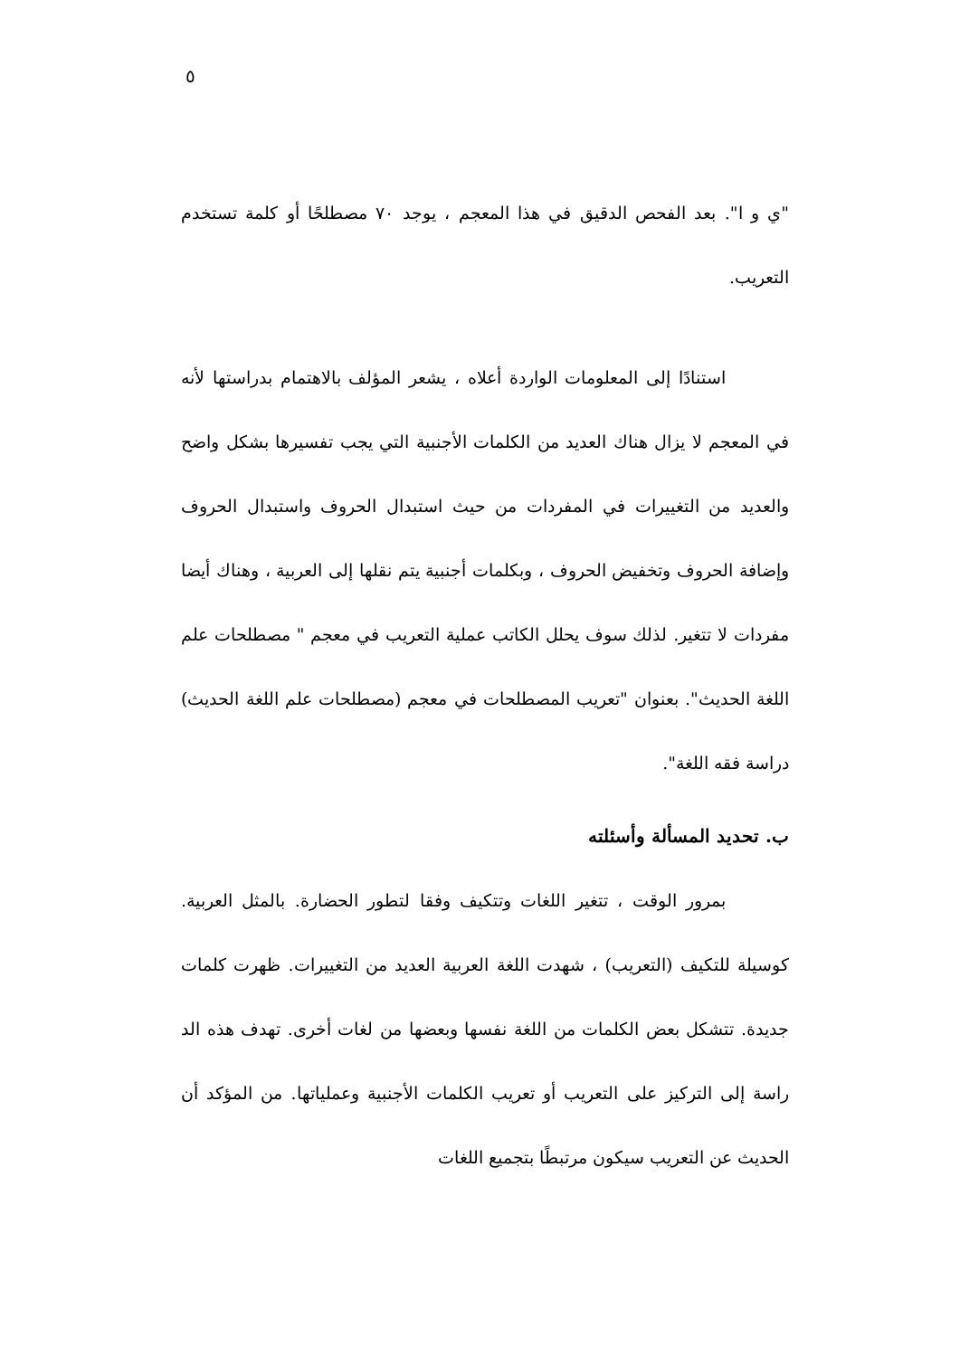٥
"ي و ا". بعد الفحص الدقيق في هذا المعجم ، يوجد ٧٠ مصطلحًا أو كلمة تستخدم التعريب.
استنادًا إلى المعلومات الواردة أعلاه ، يشعر المؤلف بالاهتمام بدراستها لأنه في المعجم لا يزال هناك العديد من الكلمات الأجنبية التي يجب تفسيرها بشكل واضح والعديد من التغييرات في المفردات من حيث استبدال الحروف واستبدال الحروف وإضافة الحروف وتخفيض الحروف ، وبكلمات أجنبية يتم نقلها إلى العربية ، وهناك أيضا مفردات لا تتغير. لذلك سوف يحلل الكاتب عملية التعريب في معجم " مصطلحات علم اللغة الحديث". بعنوان "تعريب المصطلحات في معجم (مصطلحات علم اللغة الحديث) دراسة فقه اللغة".
ب. تحديد المسألة وأسئلته
بمرور الوقت ، تتغير اللغات وتتكيف وفقا لتطور الحضارة. بالمثل العربية. كوسيلة للتكيف (التعريب) ، شهدت اللغة العربية العديد من التغييرات. ظهرت كلمات جديدة. تتشكل بعض الكلمات من اللغة نفسها وبعضها من لغات أخرى. تهدف هذه الد راسة إلى التركيز على التعريب أو تعريب الكلمات الأجنبية وعملياتها. من المؤكد أن الحديث عن التعريب سيكون مرتبطًا بتجميع اللغات